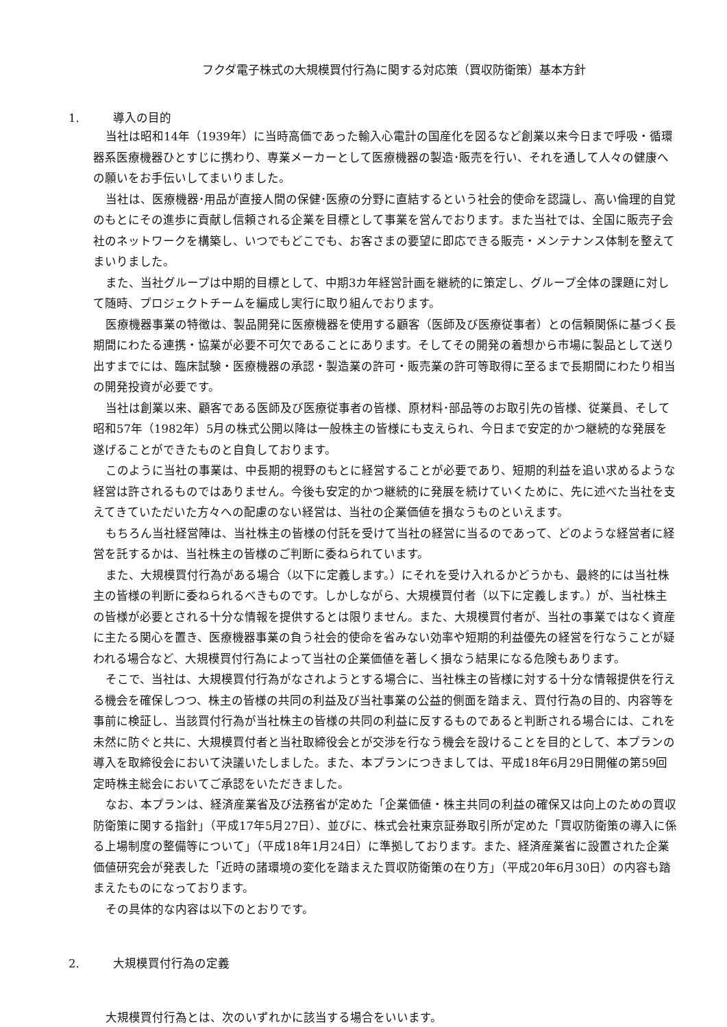フクダ電子株式の大規模買付行為に関する対応策（買収防衛策）基本方針
1. 導入の目的
当社は昭和14年（1939年）に当時高価であった輸入心電計の国産化を図るなど創業以来今日まで呼吸・循環器系医療機器ひとすじに携わり、専業メーカーとして医療機器の製造･販売を行い、それを通して人々の健康への願いをお手伝いしてまいりました。
当社は、医療機器･用品が直接人間の保健･医療の分野に直結するという社会的使命を認識し、高い倫理的自覚のもとにその進歩に貢献し信頼される企業を目標として事業を営んでおります。また当社では、全国に販売子会社のネットワークを構築し、いつでもどこでも、お客さまの要望に即応できる販売・メンテナンス体制を整えてまいりました。
また、当社グループは中期的目標として、中期3カ年経営計画を継続的に策定し、グループ全体の課題に対して随時、プロジェクトチームを編成し実行に取り組んでおります。
医療機器事業の特徴は、製品開発に医療機器を使用する顧客（医師及び医療従事者）との信頼関係に基づく長期間にわたる連携・協業が必要不可欠であることにあります。そしてその開発の着想から市場に製品として送り出すまでには、臨床試験・医療機器の承認・製造業の許可・販売業の許可等取得に至るまで長期間にわたり相当の開発投資が必要です。
当社は創業以来、顧客である医師及び医療従事者の皆様、原材料･部品等のお取引先の皆様、従業員、そして昭和57年（1982年）5月の株式公開以降は一般株主の皆様にも支えられ、今日まで安定的かつ継続的な発展を遂げることができたものと自負しております。
このように当社の事業は、中長期的視野のもとに経営することが必要であり、短期的利益を追い求めるような経営は許されるものではありません。今後も安定的かつ継続的に発展を続けていくために、先に述べた当社を支えてきていただいた方々への配慮のない経営は、当社の企業価値を損なうものといえます。
もちろん当社経営陣は、当社株主の皆様の付託を受けて当社の経営に当るのであって、どのような経営者に経営を託するかは、当社株主の皆様のご判断に委ねられています。
また、大規模買付行為がある場合（以下に定義します。）にそれを受け入れるかどうかも、最終的には当社株主の皆様の判断に委ねられるべきものです。しかしながら、大規模買付者（以下に定義します。）が、当社株主の皆様が必要とされる十分な情報を提供するとは限りません。また、大規模買付者が、当社の事業ではなく資産に主たる関心を置き、医療機器事業の負う社会的使命を省みない効率や短期的利益優先の経営を行なうことが疑われる場合など、大規模買付行為によって当社の企業価値を著しく損なう結果になる危険もあります。
そこで、当社は、大規模買付行為がなされようとする場合に、当社株主の皆様に対する十分な情報提供を行える機会を確保しつつ、株主の皆様の共同の利益及び当社事業の公益的側面を踏まえ、買付行為の目的、内容等を事前に検証し、当該買付行為が当社株主の皆様の共同の利益に反するものであると判断される場合には、これを未然に防ぐと共に、大規模買付者と当社取締役会とが交渉を行なう機会を設けることを目的として、本プランの導入を取締役会において決議いたしました。また、本プランにつきましては、平成18年6月29日開催の第59回定時株主総会においてご承認をいただきました。
なお、本プランは、経済産業省及び法務省が定めた「企業価値・株主共同の利益の確保又は向上のための買収防衛策に関する指針」（平成17年5月27日）、並びに、株式会社東京証券取引所が定めた「買収防衛策の導入に係る上場制度の整備等について」（平成18年1月24日）に準拠しております。また、経済産業省に設置された企業価値研究会が発表した「近時の諸環境の変化を踏まえた買収防衛策の在り方」（平成20年6月30日）の内容も踏まえたものになっております。
その具体的な内容は以下のとおりです。
2. 大規模買付行為の定義
大規模買付行為とは、次のいずれかに該当する場合をいいます。